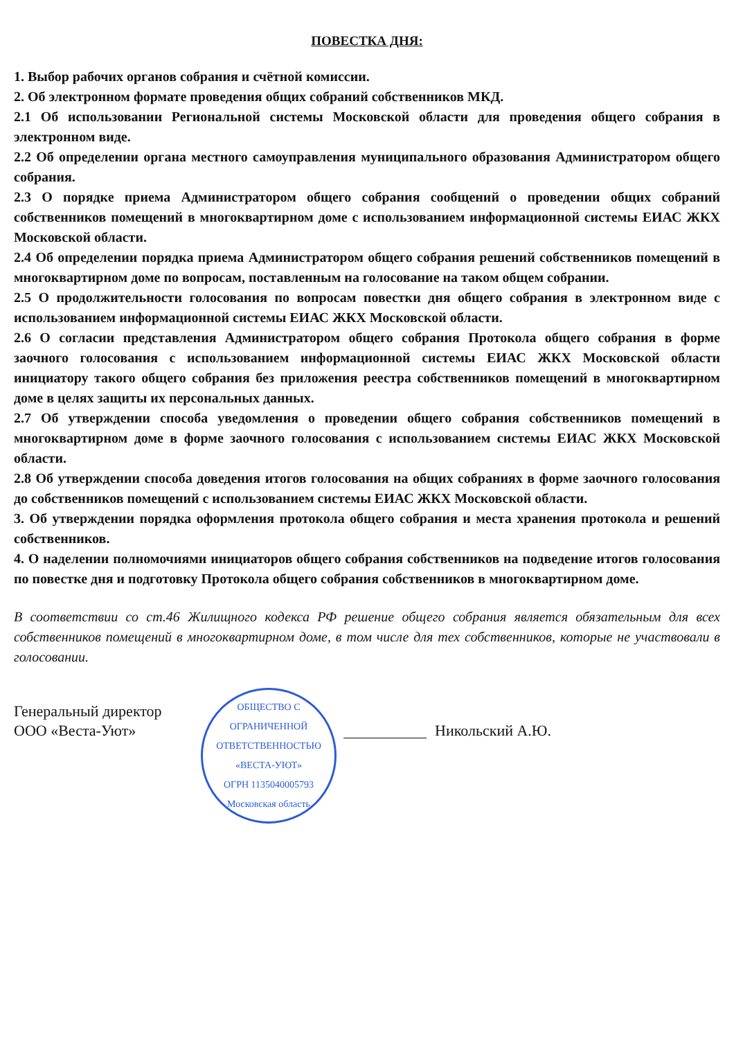ПОВЕСТКА ДНЯ:
1. Выбор рабочих органов собрания и счётной комиссии.
2. Об электронном формате проведения общих собраний собственников МКД.
2.1 Об использовании Региональной системы Московской области для проведения общего собрания в электронном виде.
2.2 Об определении органа местного самоуправления муниципального образования Администратором общего собрания.
2.3 О порядке приема Администратором общего собрания сообщений о проведении общих собраний собственников помещений в многоквартирном доме с использованием информационной системы ЕИАС ЖКХ Московской области.
2.4 Об определении порядка приема Администратором общего собрания решений собственников помещений в многоквартирном доме по вопросам, поставленным на голосование на таком общем собрании.
2.5 О продолжительности голосования по вопросам повестки дня общего собрания в электронном виде с использованием информационной системы ЕИАС ЖКХ Московской области.
2.6 О согласии представления Администратором общего собрания Протокола общего собрания в форме заочного голосования с использованием информационной системы ЕИАС ЖКХ Московской области инициатору такого общего собрания без приложения реестра собственников помещений в многоквартирном доме в целях защиты их персональных данных.
2.7 Об утверждении способа уведомления о проведении общего собрания собственников помещений в многоквартирном доме в форме заочного голосования с использованием системы ЕИАС ЖКХ Московской области.
2.8 Об утверждении способа доведения итогов голосования на общих собраниях в форме заочного голосования до собственников помещений с использованием системы ЕИАС ЖКХ Московской области.
3. Об утверждении порядка оформления протокола общего собрания и места хранения протокола и решений собственников.
4. О наделении полномочиями инициаторов общего собрания собственников на подведение итогов голосования по повестке дня и подготовку Протокола общего собрания собственников в многоквартирном доме.
В соответствии со ст.46 Жилищного кодекса РФ решение общего собрания является обязательным для всех собственников помещений в многоквартирном доме, в том числе для тех собственников, которые не участвовали в голосовании.
Генеральный директор
ООО «Веста-Уют»
ОБЩЕСТВО С ОГРАНИЧЕННОЙ ОТВЕТСТВЕННОСТЬЮ
«ВЕСТА-УЮТ»
ОГРН 1135040005793
Московская область
Никольский А.Ю.